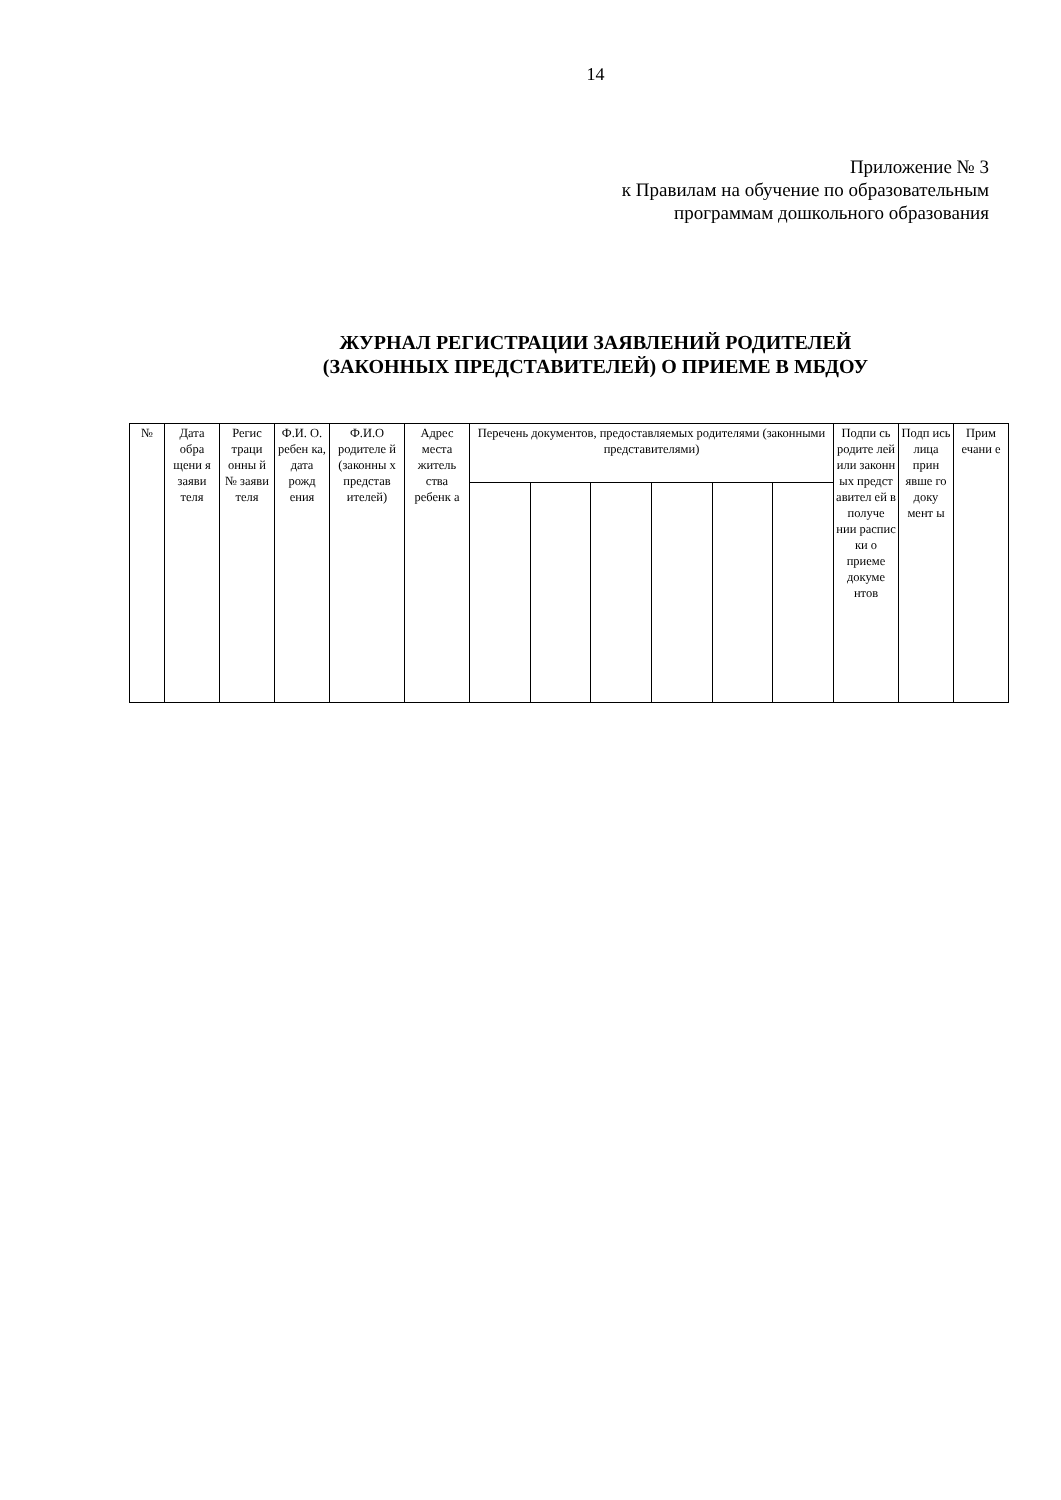14
Приложение № 3
к Правилам на обучение по образовательным
программам дошкольного образования
ЖУРНАЛ РЕГИСТРАЦИИ ЗАЯВЛЕНИЙ РОДИТЕЛЕЙ
(ЗАКОННЫХ ПРЕДСТАВИТЕЛЕЙ) О ПРИЕМЕ В МБДОУ
| № | Дата обра щени я заяви теля | Регис траци онны й № заяви теля | Ф.И. О. ребен ка, дата рожд ения | Ф.И.О родителе й (законны х представ ителей) | Адрес места житель ства ребенк а | Перечень документов, предоставляемых родителями (законными представителями) | | | | | | Подпи сь родите лей или законн ых предст авител ей в получе нии распис ки о приеме докуме нтов | Подп ись лица прин явше го доку мент ы | Прим ечани е |